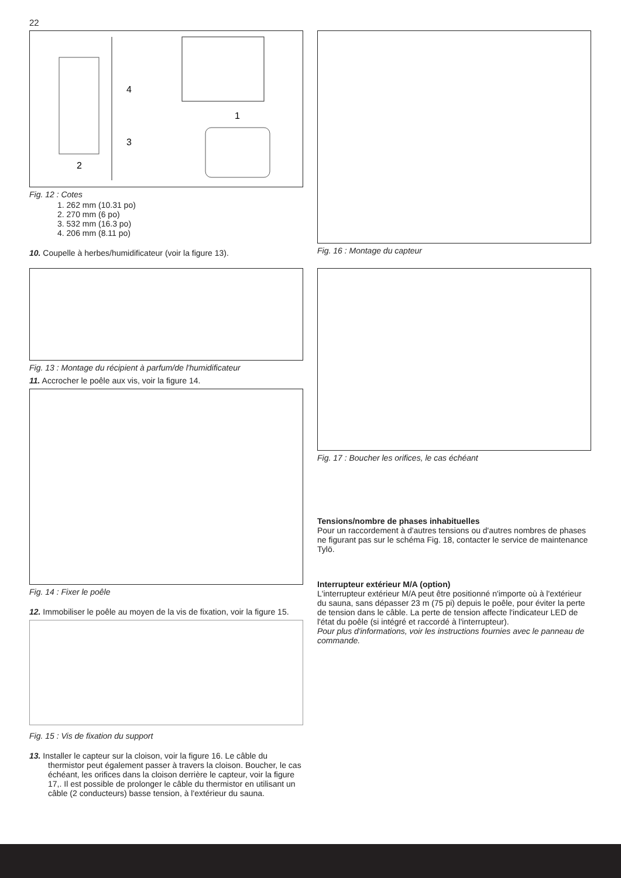22
4
3
2
1
Fig. 12 : Cotes
1. 262 mm (10.31 po)
2. 270 mm (6 po)
3. 532 mm (16.3 po)
4. 206 mm (8.11 po)
10. Coupelle à herbes/humidificateur (voir la figure 13).
Fig. 13 : Montage du récipient à parfum/de l'humidificateur
11. Accrocher le poêle aux vis, voir la figure 14.
Fig. 14 : Fixer le poêle
12. Immobiliser le poêle au moyen de la vis de fixation, voir la figure 15.
Fig. 15 : Vis de fixation du support
13. Installer le capteur sur la cloison, voir la figure 16. Le câble du thermistor peut également passer à travers la cloison. Boucher, le cas échéant, les orifices dans la cloison derrière le capteur, voir la figure 17,. Il est possible de prolonger le câble du thermistor en utilisant un câble (2 conducteurs) basse tension, à l'extérieur du sauna.
Fig. 16 : Montage du capteur
Fig. 17 : Boucher les orifices, le cas échéant
Tensions/nombre de phases inhabituelles
Pour un raccordement à d'autres tensions ou d'autres nombres de phases ne figurant pas sur le schéma Fig. 18, contacter le service de maintenance Tylö.
Interrupteur extérieur M/A (option)
L'interrupteur extérieur M/A peut être positionné n'importe où à l'extérieur du sauna, sans dépasser 23 m (75 pi) depuis le poêle, pour éviter la perte de tension dans le câble. La perte de tension affecte l'indicateur LED de l'état du poêle (si intégré et raccordé à l'interrupteur).
Pour plus d'informations, voir les instructions fournies avec le panneau de commande.